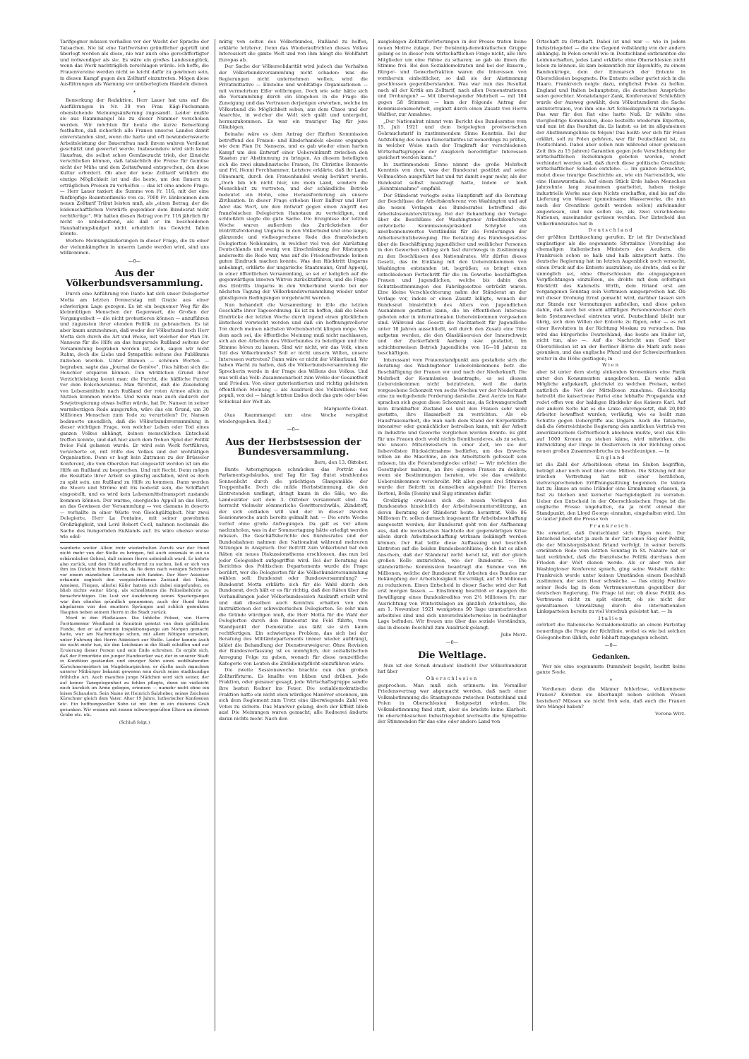Tarifgegner müssen verhallen vor der Wucht der Sprache der Tatsachen. Nie ist eine Tarifrevision gründlicher geprüft und überlegt worden als diese, nie war auch eine gerechtfertigter und notwendiger als sie. Es wäre ein großes Landesunglück, wenn das Werk nachträglich zerschlagen würde. Ich hoffe, die Frauenvereine werden nicht so leicht dafür zu gewinnen sein, in diesen Kampf gegen den Zolltarif einzutreten. Mögen diese Ausführungen als Warnung vor unüberlegtem Handeln dienen.
*
Bemerkung der Redaktion. Herr Lauer hat uns auf die Ausführungen in Nr. 39 von Frau Kägi-Fuchsmann obenstehende Meinungsäußerung zugesandt. Leider mußte sie aus Raummangel bis zu dieser Nummer verschoben werden. Wir möchten für heute die kurze Bemerkung festhalten, daß sicherlich alle Frauen unseres Landes damit einverstanden sind, wenn die harte und oft bewundernswerte Arbeitsleistung der Bauernfrau nach ihrem wahren Verdienst geschätzt und gewertet werde. Insbesondere wird sich keine Hausfrau, die selbst schon Gemüsezucht trieb, der Einsicht verschließen können, daß tatsächlich die Preise für Gemüse nicht der Mühe und dem Zeitaufwand entsprechen, den diese Kultur erfordert. Ob aber der neue Zolltarif wirklich die einzige Möglichkeit ist und die beste, um den Bauern zu erträglichen Preisen zu verhelfen — das ist eine andere Frage. — Herr Lauer taxiert die Summe von Fr. 116, mit der eine fünfköpfige Beamtenfamilie von ca. 7000 Fr. Einkommen dem neuen Zolltarif Tribut leisten muß, als „einen Betrag, der die leidenschaftlichen Vorwürfe gegenüber dem Bundesrat nicht rechtfertige“. Wir halten diesen Betrag von Fr. 116 jährlich für nicht so unbedeutend, als daß er im bescheidenen Haushaltungsbudget nicht erheblich ins Gewicht fallen könnte.
Weitere Meinungsäußerungen in dieser Frage, die zu einer der vielumkämpften in unserm Lande werden wird, sind uns willkommen.
—0—
Aus der Völkerbundsversammlung.
Durch eine Anführung von Dante hat sich unser Delegierter Motta am letzten Donnerstag mit Grazie aus einer schwierigen Lage gezogen. Es ist ein bequemer Weg für die kleinmütigen Menschen der Gegenwart, die Großen der Vergangenheit — die nicht protestieren können — anzuführen und zugunsten ihrer elenden Politik zu gebrauchen. Es ist aber kaum anzunehmen, daß weder der Völkerbund noch Herr Motta sich durch die Art und Weise, mit welcher der Plan Dr. Nansens für die Hilfe an das hungernde Rußland seitens der Versammlung begraben worden ist, sich, sagen wir nicht Ruhm, doch die Liebe und Sympathie seitens des Publikums zuziehen werden. Unter Blumen — schönen Worten — begraben, sagte das „Journal de Genève“. Dies hätten sich die Heuchler ersparen können. Den wirklichen Grund ihrer Verzichtleistung kennt man: die Furcht, die häßliche Furcht vor dem Bolschewismus. Man fürchtet, daß die Zusendung von Lebensmitteln nach Rußland der roten Armee allein zu Nutzen kommen möchte. Und wenn man auch dadurch der Sowjetregierung etwas helfen würde, hat Dr. Nansen in seiner warmherzigen Rede ausgerufen, wäre das ein Grund, um 30 Millionen Menschen zum Tode zu verurteilen? Dr. Nansen bedauerte unendlich, daß die Völkerbundsversammlung in dieser wichtigen Frage, von welcher Leben oder Tod eines ganzen Volkes abhängt, keinen menschlichen Entscheid treffen konnte, und daß hier auch dem frohen Spiel der Politik freies Feld gelassen wurde. Er wird sein Werk fortführen, versicherte er, mit Hilfe des Volkes und der wohltätigen Organisation. Denn er hegt kein Zutrauen zu der Brüsseler Konferenz, die vom Obersten Rat eingesetzt worden ist um die Hilfe an Rußland zu besprechen. Und mit Recht. Denn mögen die Resultate ihrer Arbeit so günstig ausfallen, wird es doch zu spät sein, um Rußland zu Hilfe zu kommen. Dann werden die Meere und Ströme mit Eis bedeckt sein, die Schiffahrt eingestellt, und es wird kein Lebensmitteltransport zustande kommen können. Der warme, energische Appell an das Herz, an das Gewissen der Versammlung — vox clamans in deserto — verhallte in einer Wüste von Gleichgültigkeit. Nur zwei Delegierte, Herr La Fontaine, mit seiner gewohnten Großzügigkeit, und Lord Robert Cecil, nahmen nochmals die Sache des hungernden Rußlands auf. Es wäre ebenso weise wie edel-
wanderte weiter. Allein trotz wiederholten Zurufs war der Hund nicht mehr von der Stelle zu bringen, fiel auch einsmals in ein so erbärmliches Geheul, daß seinem Herrn unheimlich ward. Er kehrte also zurück, und den Hund auffordernd zu suchen, ließ er sich von ihm ins Dickicht hinein führen, da fie denn nach wenigen Schritten vor einem männlichen Leichnam sich fanden. Der Herr Assessor erkannte sogleich den vorgeschrittenen Zustand des Todes, Ameisen, Fliegen, allerlei Käfer hatten sich dabei eingefunden, es blieb nichts weiter übrig, als schnellstens die Polizeibehörde zu benachrichtigen. Die Lust zur Ausdehnung seines Spazierganges war ihm ohnehin gründlich genommen, auch der Hund hatte abgelassen von den muntern Sprüngen und schlich gesenkten Hauptes neben seinem Herrn in die Stadt zurück.
Mord in den Pleißeauen. Die löbliche Polizei, von Herrn Forstassessor Wendland in Kenntnis gesetzt von dem gräßlichen Funde, den er auf seinem Inspektionsgange am Morgen gemacht hatte, war am Nachmittage schon, mit allem Nötigen versehen, unter Führung des Herrn Assessors zur Stelle. Leider konnte auch sie nicht mehr tun, als den Leichnam in die Stadt schaffen und zur Eruierung dieser Person und sein Ende schreiten. Es ergibt sich, daß der Ermordete ein junger Handwerker war, der in unserer Stadt in Kondition gestanden und einziger Sohn eines wohlhabenden Kürschnermeisters im Magdeburgischen; er dürfte auch manchem unserer Mitbürger bekannt gewesen sein durch seine stadtkundige fröhliche Art. Auch manches junge Mädchen wird sich seiner, der auf keiner Tanzgelegenheit zu fehlen pflegte, denn sie vielleicht noch kürzlich im Arme gelegen, erinnern — numehr nicht ohne ein leises Schaudern. Sein Name ist Heinrich Salzheber, seines Zeichens Kürschner gleich dem Vater. Alter 19 Jahre, lutherischer Konfession etc. Ein hoffnungsvoller Sohn ist mit ihm in ein düsteres Grab gesunken. Wir weinen mit seinen schwergeprüften Eltern an diesem Grabe etc. etc.
(Schluß folgt.)
mütig von seiten des Völkerbundes, Rußland zu helfen, erklärte letzterer. Denn das Wiederaufrichten dieses Volkes interessiert die ganze Welt und von ihm hängt die Wohlfahrt Europas ab.
Der Sache der Völkersolidarität wird jedoch das Verhalten der Völkerbundsversammlung nicht schaden: was die Regierungen nicht unternehmen wollen, wird die Privatinitiative — Einzelne und wohltätige Organisationen — mit vermehrtem Eifer vollbringen. Doch wie sehr hätte sich die Versammlung durch ein Eingehen in die Frage die Zuneigung und das Vertrauen derjenigen erworben, welche im Völkerbund die Möglichkeit sehen, aus dem Chaos und der Anarchie, in welcher die Welt sich quält und untergeht, herauszukommen. Es war ein trauriger Tag für jene Gläubigen.
Beinahe wäre es dem Antrag der fünften Kommission betreffend des Frauen- und Kinderhandels ebenso ergangen wie dem Plan Dr. Nansens, und es gab wieder einen harten Kampf um den Entwurf einer Uebereinkunft zwischen den Staaten zur Abstimmung zu bringen. An diesem beteiligten sich die zwei skandinavische Frauen, Dr. Christine Bonnevie und Frl. Henni Forchhammer. Letztere erklärte, daß ihr Land, Dänemark, durch den Frauenhandel wenig berührt werde. „Doch bin ich nicht hier, um mein Land, sondern die Menschheit zu vertreten, und der schändliche Betrieb bedeutet ein Hohn, eine Herausforderung an unsere Zivilisation. In dieser Frage erhoben Herr Balfour und Herr Ador das Wort, um den Entwurf gegen einen Angriff des französischen Delegierten Hanotaux zu verteidigen, und schließlich siegte die gute Sache. Die Ereignisse der letzten Woche waren außerdem das Zurückziehen der Eintrittsforderung Ungarns in den Völkerbund und eine lange, glänzende und vielbesprochene Rede des französischen Delegierten Noblemaire, in welcher viel von der Abrüstung Deutschlands und wenig von Einschränkung der Rüstungen anderseits die Rede war, was auf die Friedensfreunde keinen guten Eindruck machen konnte. Was den Rücktritt Ungarns anbelangt, erklärte der ungarische Staatsmann, Graf Apponji, in einer öffentlichen Versammlung, so sei er lediglich auf die gegenwärtigen inneren Wirren zurückzuführen, und die Frage des Eintritts Ungarns in den Völkerbund werde bei der nächsten Tagung der Völkerbundsversammlung wieder unter günstigeren Bedingungen vorgebracht werden.
Nun behandelt die Versammlung in Eile die letzten Geschäfte ihrer Tagesordnung. Es ist zu hoffen, daß die bösen Eindrücke der letzten Woche durch irgend einen glücklichen Entscheid verwischt werden und daß ein hoffnungsvollerer Ton durch meinen nächsten Wochenbericht klingen möge. Wie dem auch sei, die öffentliche Meinung muß nicht nachlassen, sich an den Arbeiten des Völkerbundes zu beteiligen und ihre Stimme hören zu lassen. Sind wir nicht, wir das Volk, einen Teil des Völkerbundes? Soll er nicht unsern Willen, unsere Interessen vertreten? Dann wäre er nicht der Völkerbund. Wir haben Wacht zu halten, daß die Völkerbundsversammlung die Sprecherin werde in der Frage des Willens des Volkes. Und was will das Volk: Zusammenarbeit zum Wohle der Gesamtheit und Frieden. Von einer gutorientierten und richtig geleiteten öffentlichen Meinung — als Ausdruck des Volkswillens: vox populi, vox dei — hängt letzten Endes doch das gute oder böse Schicksal der Welt ab.
Marguerite Gobat.
(Aus Raummangel um eine Woche verspätet wiedergegeben. Red.)
—0—
Aus der Herbstsession der Bundesversammlung.
Bern, den 13. Oktober.
Bunte Asterngruppen schmücken das Porträt des Parlamentsgebäudes, und Tag für Tag flutet strahlendes Sonnenlicht durch die prächtigen Glasgemälde der Treppenhalle. Doch die milde Herbststimmung, die den Eintretenden umfängt, dringt kaum in die Säle, wo die Landesväter seit dem 3. Oktober versammelt sind. Da herrscht vielmehr sömmerliche Gewitterschwüle, Zündstoff, der sich entladen will und der in dieser zweiten Sessionswoche auch bereits geknallt hat. — Die erste Woche verlief ohne große Aufregungen. Da galt es vor allem nachzuholen, was in der Sommertagung hätte erledigt werden müssen. Die Geschäftsberichte des Bundesrates und der Bundesbahnen nahmen den Nationalrat während mehreren Sitzungen in Anspruch. Der Beitritt zum Völkerbund hat den Räten ein neues Diskussionsthema erschlossen, das nun bei jeder Gelegenheit aufgegriffen wird. Bei der Beratung des Berichtes des Politischen Departements wurde die Frage berührt, wer die Delegierten für die Völkerbundsversammlung wählen soll: Bundesrat oder Bundesversammlung? — Bundesrat Motta erklärte sich für die Wahl durch den Bundesrat, doch hält er es für richtig, daß den Räten über die Verhandlungen jeder Völkerbundsession Auskunft erteilt wird und daß dieselben auch Kenntnis erhalten von den Instruktionen der schweizerischen Delegierten. So sehr man die Gründe würdigen muß, die Herr Motta für die Wahl der Delegierten durch den Bundesrat ins Feld führte, vom Standpunkt der Demokratie aus läßt sie sich kaum rechtfertigen. Ein schwieriges Problem, das sich bei der Beratung des Militärdepartements immer wieder aufdrängt, bildet die Behandlung der Dienstverweigerer. Ohne Revision der Bundesverfassung ist es unmöglich, der sozialistischen Anregung Folge zu geben, wonach für diese neuzeitliche Kategorie von Leuten die Zivildienstpflicht einzuführen wäre.
Die zweite Sessionswoche brachte nun den großen Zolltarifsturm. Es knallte von hüben und drüben. Jede Fraktion, oder genauer gesagt, jede Wirtschaftsgruppe sandte ihre besten Redner ins Feuer. Die sozialdemokratische Fraktion hatte ein nicht eben würdiges Manöver ersonnen, um sich dem Reglement zum Trotz eine überwiegende Zahl von Voten zu sichern. Das Manöver gelang, doch der Effekt blieb aus! Die Meinungen waren gemacht; alle Rednerei änderte daran nichts mehr. Nach den
ausgiebigen Zolltariferörterungen in der Presse traten keine neuen Motive zutage. Der freisinnig-demokratischen Gruppe gelang es in dieser rein wirtschaftlichen Frage nicht, alle ihre Mitglieder um eine Fahne zu scharen; so gab sie ihnen die Stimme frei. Bei den Sozialdemokraten und bei der Bauern-, Bürger- und Gewerbefraktion waren die Interessen von vornherein einheitlicher, so daß sie der Abstimmung geschlossen gegenüberstanden. Was war nun das Resultat nach all der Kritik am Zolltarif, nach allen Demonstrationen und Drohungen? — Mit überwiegender Mehrheit — mit 104 gegen 58 Stimmen — kam der folgende Antrag der Kommissionsmehrheit, ergänzt durch einen Zusatz von Herrn Walther, zur Annahme:
„Der Nationalrat nimmt vom Bericht des Bundesrates vom 15. Juli 1921 und dem beigelegten provisorischen Gebrauchstarif in zustimmendem Sinne Kenntnis. Bei der Aufstellung des neuen Generaltarifes ist neuerdings zu prüfen, in welcher Weise nach der Tragkraft der verschiedenen Wirtschaftsgruppen der Ausgleich berechtigter Interessen gesichert werden kann.“
In zustimmendem Sinne nimmt die große Mehrheit Kenntnis von dem, was der Bundesrat gestützt auf seine Vollmachten ausgeführt hat und tut damit sogar mehr, als der Bundesrat selbst beantragt hatte, indem er bloß „Kenntnisnahme“ empfahl.
Der Ständerat verlegte seine Hauptkraft auf die Beratung der Beschlüsse der Arbeitskonferenz von Washington und auf die neuen Vorlagen des Bundesrates betreffend die Arbeitslosenunterstützung. Bei der Behandlung der Vorlage über die Beschlüsse der Washingtoner Arbeitskonferenz entwickelte Kommissionspräsident Schöpfer ein anerkennenswertes Verständnis für die Forderungen der Arbeiterschutzbewegung. Die Beratung des Bundesgesetzes über die Beschäftigung jugendlicher und weiblicher Personen in den Gewerben vollzog sich fast durchwegs in Zustimmung zu den Beschlüssen des Nationalrates. Wir dürfen dieses Gesetz, das im Einklang mit den Uebereinkommen von Washington entstanden ist, begrüßen; es bringt einen entschiedenen Fortschritt für die im Gewerbe beschäftigten Frauen und Jugendlichen, welche bis dahin den Schutzbestimmungen des Fabrikgesetzes entrückt waren. Eine kleine Verschlechterung nahm der Ständerat an der Vorlage vor, indem er einen Zusatz billigte, wonach der Bundesrat hinsichtlich des Alters von Jugendlichen Ausnahmen gestatten kann, die im öffentlichen Interesse geboten oder in internationalen Uebereinkommen vorgesehen sind. Während das Gesetz die Nachtarbeit für Jugendliche unter 18 Jahren ausschließt, soll durch den Zusatz eine Türe aufgetan werden, die den Glasbläsereien der Innerschweiz und der Zuckerfabrik Aarberg usw. gestattet, im schichtenweisen Betrieb Jugendliche von 16—18 Jahren zu beschäftigen.
Interessant vom Frauenstandpunkt aus gestaltete sich die Beratung des Washingtoner Uebereinkommens betr. die Beschäftigung der Frauen vor und nach der Niederkunft. Die Mehrheit der Kommission beantragte, es sei diesem Uebereinkommen nicht beizutreten, weil die darin vorgesehene Schonzeit von sechs Wochen vor der Niederkunft eine zu weitgehende Forderung darstelle. Zwei Aerzte im Rate sprachen sich gegen diese Schonzeit aus, da Schwangerschaft kein krankhafter Zustand sei und den Frauen sehr wohl gestatte, ihre Hausarbeit zu verrichten. Als ob Hausfrauenarbeit, die man nach dem Stand der Körperkräfte intensiver oder gemächlicher betreiben kann, mit der Arbeit in Industrie und Gewerbe verglichen werden könnte. Es gibt für uns Frauen doch wohl nichts Bemühenderes, als zu sehen, wie unsere Mitschwestern in einer Zeit, wo sie der liebevollsten Rücksichtnahme bedürfen, um des Erwerbs willen an die Maschine, an den Arbeitstisch gefesselt sein müssen, bis die Feierabendglocke erlöst! — Wir möchten die Gesetzgeber mahnen, an ihre eigenen Frauen zu denken, wenn sie Bestimmungen beraten, wie sie das erwähnte Uebereinkommen vorschreibt. Mit allen gegen drei Stimmen wurde der Beitritt zu demselben abgelehnt! Die Herren Bertoni, Bolla (Tessin) und Sigg stimmten dafür.
Großzügig erweisen sich die neuen Vorlagen des Bundesrates hinsichtlich der Arbeitslosenunterstützung, an deren Beratung der Ständerat heute herantrat. Volle 86 Millionen Fr. sollen darnach insgesamt für Arbeitsbeschaffung ausgesetzt werden; der Bundesrat geht von der Auffassung aus, daß die moralischen Nachteile der gegenwärtigen Krise allein durch Arbeitsbeschaffung wirksam bekämpft werden können. Der Rat teilte diese Auffassung und beschloß Eintreten auf die beiden Bundesbeschlüsse; doch hat es allen Anschein, daß der Ständerat nicht bereit ist, mit der gleich großen Kelle anzurichten, wie der Bundesrat. — Die ständerätliche Kommission beantragt die Summe von 66 Millionen, welche der Bundesrat für Arbeiten des Bundes zur Bekämpfung der Arbeitslosigkeit vorschlägt, auf 50 Millionen zu reduzieren. Einen Entscheid in dieser Sache wird der Rat erst morgen fassen. — Einstimmig beschloß er dagegen die Bewilligung eines Bundeskredites von 2½ Millionen Fr. zur Ausrichtung von Winterzulagen an gänzlich Arbeitslose, die am 1. November 1921 wenigstens 90 Tage ununterbrochen arbeitslos sind und sich unverschuldeterweise in bedrängter Lage befinden. Wir freuen uns über das soziale Verständnis, das in diesem Beschluß zum Ausdruck gelangt.
Julie Merz.
—0—
Die Weltlage.
Nun ist der Schuß draußen! Endlich! Der Völkerbundsrat hat über
Oberschlesien
gesprochen. Man muß sich erinnern: im Versailler Friedensvertrag war abgemacht worden, daß nach einer Volksabstimmung die Staatsgrenze zwischen Deutschland und Polen in Oberschlesien festgesetzt würden. Die Volksabstimmung fand statt, aber sie brachte keine Klarheit. Im oberschlesischen Industriegebiet wechselte die Sympathie der Stimmenden für das eine oder andere Land von
Ortschaft zu Ortschaft. Dabei ist und war — wie in jedem Industriegebiet — die eine Gegend vollständig von der andern abhängig. In Polen sowohl wie in Deutschland entbrannten die Leidenschaften, jedes Land erklärte ohne Oberschlesien nicht leben zu können. Es kam bekanntlich zur Eigenhilfe, zu einem Bandenkriege, dem der Einmarsch der Entente in Oberschlesien begegnete. Die Entente selber geriet sich in die Haare. Frankreich neigte dazu, möglichst Polen zu helfen. England und Italien behaupteten, die deutschen Ansprüche seien gerechter. Monatelanger Zank, Konferenzen! Schließlich wurde der Ausweg gewählt, dem Völkerbundsrat die Sache anzuvertrauen, von ihm eine Art Schiedsspruch zu verlangen. Das war für den Rat eine harte Nuß. Er wählte eine viergliedrige Kommission, diese bestellte wiederum Experten, und nun ist das Resultat da. Es lautet: es ist im allgemeinen der Abstimmungslinie zu folgen! Das heißt: wer sich für Polen erklärt, soll zu Polen gehören, wer für Deutschland ist, zu Deutschland. Dabei aber sollen nun während einer gewissen Zeit (bis zu 15 Jahren) Garantien gegen jede Verschiebung der wirtschaftlichen Beziehungen geboten werden, womit verhindert werden soll, daß durch diese politische Grenzlinie wirtschaftlicher Schaden entstehe. — Im ganzen betrachtet, mutet diese traurige Geschichte an, wie ein Narrenstück, wie eine Hanswurstiade: Auf einem Stück Erde haben Menschen Jahrzehnte lang zusammen gearbeitet, haben riesige industrielle Werke aus dem Nichts erschaffen, sind bis auf die Lieferung von Wasser (gemeinsame Wasserwerke, die nun nach der Grenzlinie geteilt werden sollen) aufeinander angewiesen, und nun sollen sie, als zwei verschiedene Nationen, auseinander gerissen werden. Der Entscheid des Völkerbundsrates hat in
Deutschland
der größten Enttäuschung gerufen. Er ist für Deutschland ungünstiger als die sogenannte Sforzalinie (Vorschlag des ehemaligen italienischen Ministers des Aeußern, die Frankreich schon so halb und halb akzeptiert hatte. Die deutsche Regierung hat im letzten Augenblick noch versucht, einen Druck auf die Entente auszuüben; sie drohte, daß es ihr unmöglich sei, ohne Oberschlesien die eingegangenen Verpflichtungen einzulösen, sie drohte mit dem sofortigen Rücktritt des Kabinetts Wirth, dem Briand erst am vergangenen Sonntag sein Vertrauen ausgesprochen hat. Ob mit dieser Drohung Ernst gemacht wird, darüber lassen sich zur Stunde nur Vermutungen aufstellen, und diese gehen dahin, daß auch bei einem allfälligen Personenwechsel doch kein Systemwechsel eintreten wird. Deutschland bleibt nur übrig, sich dem Willen der Entente zu fügen, oder — es mit einer Revolution in der Richtung Moskau zu versuchen. Das wird das bürgerliche Deutschland, das heute am Ruder ist, nicht tun, also —. Auf die Nachricht aus Genf über Oberschlesien ist an der Berliner Börse die Mark aufs neue gesunken, und das englische Pfund und der Schweizerfranken weiter in die Höhe gestiegen; in
Wien
aber ist unter dem stetig sinkenden Kronenkurs eine Panik unter den Konsumenten ausgebrochen. Es werde alles Mögliche aufgekauft, gleichviel zu welchen Preisen, wobei natürlich die Not der Mittellosen zunehme. Gleichzeitig betreibt die kaisertreue Partei eine lebhafte Propaganda und redet offen von der baldigen Rückkehr des Kaisers Karl. Auf der andern Seite hat es die Linke durchgesetzt, daß 20,000 Arbeiter bewaffnet wurden, vorläufig, wie es heißt zum Schutze gegen Uebergriffe aus Ungarn. Auch die Tatsache, daß die österreichische Regierung den amtlichen Vertrieb von amerikanischem Gefrierfleisch ablehnen mußte, weil das Kilo auf 1000 Kronen zu stehen käme, wird mitwirken, die Entwicklung der Dinge in Oesterreich in der Richtung eines neuen großen Zusammenbruchs zu beschleunigen. — In
England
ist die Zahl der Arbeitslosen etwas im Sinken begriffen, beträgt aber noch weit über eine Million. Die Sitzung mit der irischen Vertretung hat mit einer herzlichen, vielversprechenden Eröffnungssitzung begonnen. De Valera hat zu Hause an seine Irländer eine Ermahnung erlassen, ja fest zu bleiben und keinerlei Nachgiebigkeit zu verraten. Ueber den Entscheid in der Oberschlesischen Frage ist die englische Presse ungehalten, da ja nicht einmal der Standpunkt, den Lloyd George einnahm, eingehalten wird. Um so lauter jubelt die Presse von
Frankreich.
Sie erwartet, daß Deutschland sich fügen werde. Der Entscheid bedeutet ja auch in der Tat einen Sieg der Politik, die der Ministerpräsident Briand verfolgt. In seiner bereits erwähnten Rede vom letzten Sonntag in St. Nazaire hat er laut verkündet, daß die französische Politik durchaus dem Frieden der Welt dienen werde. Als er aber von der Washingtoner Konferenz sprach, ging seine Weisheit dahin: Frankreich werde unter keinen Umständen einem Beschluß zustimmen, der sein Heer schwäche. — Das einzig Positive seiner Rede lag in dem Vertrauensvotum gegenüber der deutschen Regierung. Die Frage ist nur, ob diese Politik des Vertrauens nicht zu spät einsetzt, ob sie nicht der gewaltsamen Umwälzung durch die internationalen Linksparteien bereits zu viel Vorschub geleistet hat. — In
Italien
erörtert die italienische Sozialdemokratie an einem Parteitag neuerdings die Frage der Richtlinie, wobei es wie bei solchen Gelegenheiten üblich, sehr lebhaft zugegangen scheint.
—0—
Gedanken.
Wer nie eine sogenannte Dummheit begeht, besitzt keine ganze Seele.
*
Verdienen denn die Männer fehlerlose, vollkommene Frauen? Könnten sie überhaupt neben solchen Wesen bestehen? Müssen sie nicht froh sein, daß auch die Frauen ihre Mängel haben?
Verena Wirz.